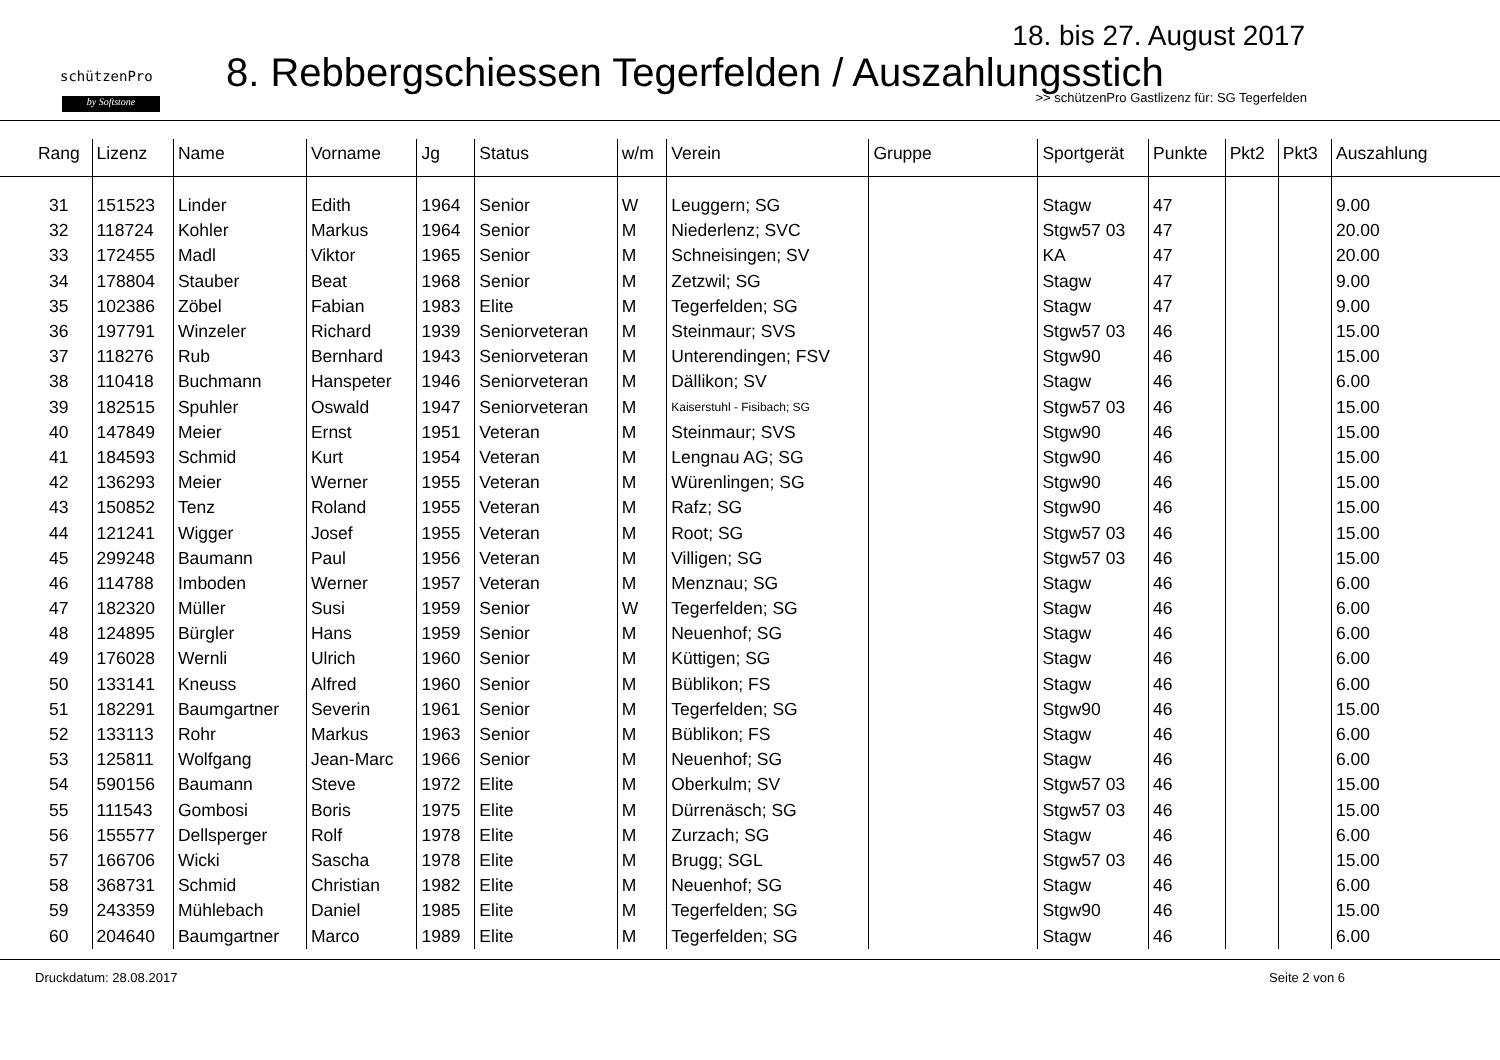schützenPro
by Softstone
18. bis 27. August 2017
8. Rebbergschiessen Tegerfelden / Auszahlungsstich
>> schützenPro Gastlizenz für: SG Tegerfelden
| Rang | Lizenz | Name | Vorname | Jg | Status | w/m | Verein | Gruppe | Sportgerät | Punkte | Pkt2 | Pkt3 | Auszahlung |
| --- | --- | --- | --- | --- | --- | --- | --- | --- | --- | --- | --- | --- | --- |
| 31 | 151523 | Linder | Edith | 1964 | Senior | W | Leuggern; SG | | Stagw | 47 | | | 9.00 |
| 32 | 118724 | Kohler | Markus | 1964 | Senior | M | Niederlenz; SVC | | Stgw57 03 | 47 | | | 20.00 |
| 33 | 172455 | Madl | Viktor | 1965 | Senior | M | Schneisingen; SV | | KA | 47 | | | 20.00 |
| 34 | 178804 | Stauber | Beat | 1968 | Senior | M | Zetzwil; SG | | Stagw | 47 | | | 9.00 |
| 35 | 102386 | Zöbel | Fabian | 1983 | Elite | M | Tegerfelden; SG | | Stagw | 47 | | | 9.00 |
| 36 | 197791 | Winzeler | Richard | 1939 | Seniorveteran | M | Steinmaur; SVS | | Stgw57 03 | 46 | | | 15.00 |
| 37 | 118276 | Rub | Bernhard | 1943 | Seniorveteran | M | Unterendingen; FSV | | Stgw90 | 46 | | | 15.00 |
| 38 | 110418 | Buchmann | Hanspeter | 1946 | Seniorveteran | M | Dällikon; SV | | Stagw | 46 | | | 6.00 |
| 39 | 182515 | Spuhler | Oswald | 1947 | Seniorveteran | M | Kaiserstuhl - Fisibach; SG | | Stgw57 03 | 46 | | | 15.00 |
| 40 | 147849 | Meier | Ernst | 1951 | Veteran | M | Steinmaur; SVS | | Stgw90 | 46 | | | 15.00 |
| 41 | 184593 | Schmid | Kurt | 1954 | Veteran | M | Lengnau AG; SG | | Stgw90 | 46 | | | 15.00 |
| 42 | 136293 | Meier | Werner | 1955 | Veteran | M | Würenlingen; SG | | Stgw90 | 46 | | | 15.00 |
| 43 | 150852 | Tenz | Roland | 1955 | Veteran | M | Rafz; SG | | Stgw90 | 46 | | | 15.00 |
| 44 | 121241 | Wigger | Josef | 1955 | Veteran | M | Root; SG | | Stgw57 03 | 46 | | | 15.00 |
| 45 | 299248 | Baumann | Paul | 1956 | Veteran | M | Villigen; SG | | Stgw57 03 | 46 | | | 15.00 |
| 46 | 114788 | Imboden | Werner | 1957 | Veteran | M | Menznau; SG | | Stagw | 46 | | | 6.00 |
| 47 | 182320 | Müller | Susi | 1959 | Senior | W | Tegerfelden; SG | | Stagw | 46 | | | 6.00 |
| 48 | 124895 | Bürgler | Hans | 1959 | Senior | M | Neuenhof; SG | | Stagw | 46 | | | 6.00 |
| 49 | 176028 | Wernli | Ulrich | 1960 | Senior | M | Küttigen; SG | | Stagw | 46 | | | 6.00 |
| 50 | 133141 | Kneuss | Alfred | 1960 | Senior | M | Büblikon; FS | | Stagw | 46 | | | 6.00 |
| 51 | 182291 | Baumgartner | Severin | 1961 | Senior | M | Tegerfelden; SG | | Stgw90 | 46 | | | 15.00 |
| 52 | 133113 | Rohr | Markus | 1963 | Senior | M | Büblikon; FS | | Stagw | 46 | | | 6.00 |
| 53 | 125811 | Wolfgang | Jean-Marc | 1966 | Senior | M | Neuenhof; SG | | Stagw | 46 | | | 6.00 |
| 54 | 590156 | Baumann | Steve | 1972 | Elite | M | Oberkulm; SV | | Stgw57 03 | 46 | | | 15.00 |
| 55 | 111543 | Gombosi | Boris | 1975 | Elite | M | Dürrenäsch; SG | | Stgw57 03 | 46 | | | 15.00 |
| 56 | 155577 | Dellsperger | Rolf | 1978 | Elite | M | Zurzach; SG | | Stagw | 46 | | | 6.00 |
| 57 | 166706 | Wicki | Sascha | 1978 | Elite | M | Brugg; SGL | | Stgw57 03 | 46 | | | 15.00 |
| 58 | 368731 | Schmid | Christian | 1982 | Elite | M | Neuenhof; SG | | Stagw | 46 | | | 6.00 |
| 59 | 243359 | Mühlebach | Daniel | 1985 | Elite | M | Tegerfelden; SG | | Stgw90 | 46 | | | 15.00 |
| 60 | 204640 | Baumgartner | Marco | 1989 | Elite | M | Tegerfelden; SG | | Stagw | 46 | | | 6.00 |
Druckdatum: 28.08.2017 Seite 2 von 6